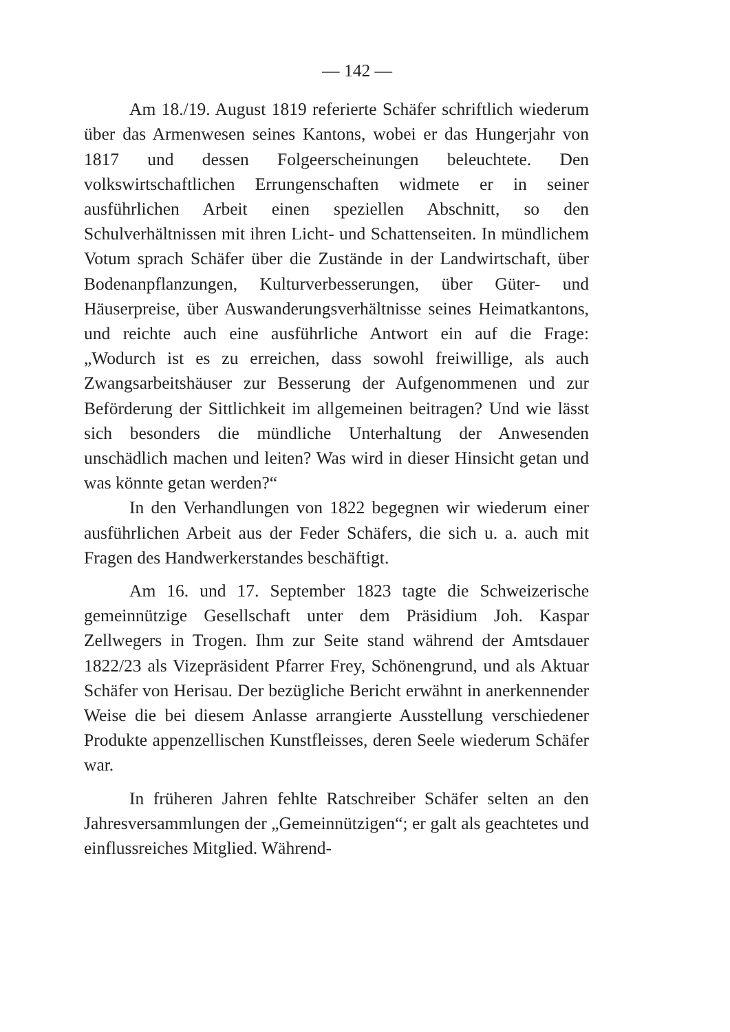— 142 —
Am 18./19. August 1819 referierte Schäfer schriftlich wiederum über das Armenwesen seines Kantons, wobei er das Hungerjahr von 1817 und dessen Folgeerscheinungen beleuchtete. Den volkswirtschaftlichen Errungenschaften widmete er in seiner ausführlichen Arbeit einen speziellen Abschnitt, so den Schulverhältnissen mit ihren Licht- und Schattenseiten. In mündlichem Votum sprach Schäfer über die Zustände in der Landwirtschaft, über Bodenanpflanzungen, Kulturverbesserungen, über Güter- und Häuserpreise, über Auswanderungsverhältnisse seines Heimatkantons, und reichte auch eine ausführliche Antwort ein auf die Frage: „Wodurch ist es zu erreichen, dass sowohl freiwillige, als auch Zwangsarbeitshäuser zur Besserung der Aufgenommenen und zur Beförderung der Sittlichkeit im allgemeinen beitragen? Und wie lässt sich besonders die mündliche Unterhaltung der Anwesenden unschädlich machen und leiten? Was wird in dieser Hinsicht getan und was könnte getan werden?“
In den Verhandlungen von 1822 begegnen wir wiederum einer ausführlichen Arbeit aus der Feder Schäfers, die sich u. a. auch mit Fragen des Handwerkerstandes beschäftigt.
Am 16. und 17. September 1823 tagte die Schweizerische gemeinnützige Gesellschaft unter dem Präsidium Joh. Kaspar Zellwegers in Trogen. Ihm zur Seite stand während der Amtsdauer 1822/23 als Vizepräsident Pfarrer Frey, Schönengrund, und als Aktuar Schäfer von Herisau. Der bezügliche Bericht erwähnt in anerkennender Weise die bei diesem Anlasse arrangierte Ausstellung verschiedener Produkte appenzellischen Kunstfleisses, deren Seele wiederum Schäfer war.
In früheren Jahren fehlte Ratschreiber Schäfer selten an den Jahresversammlungen der „Gemeinnützigen“; er galt als geachtetes und einflussreiches Mitglied. Während-